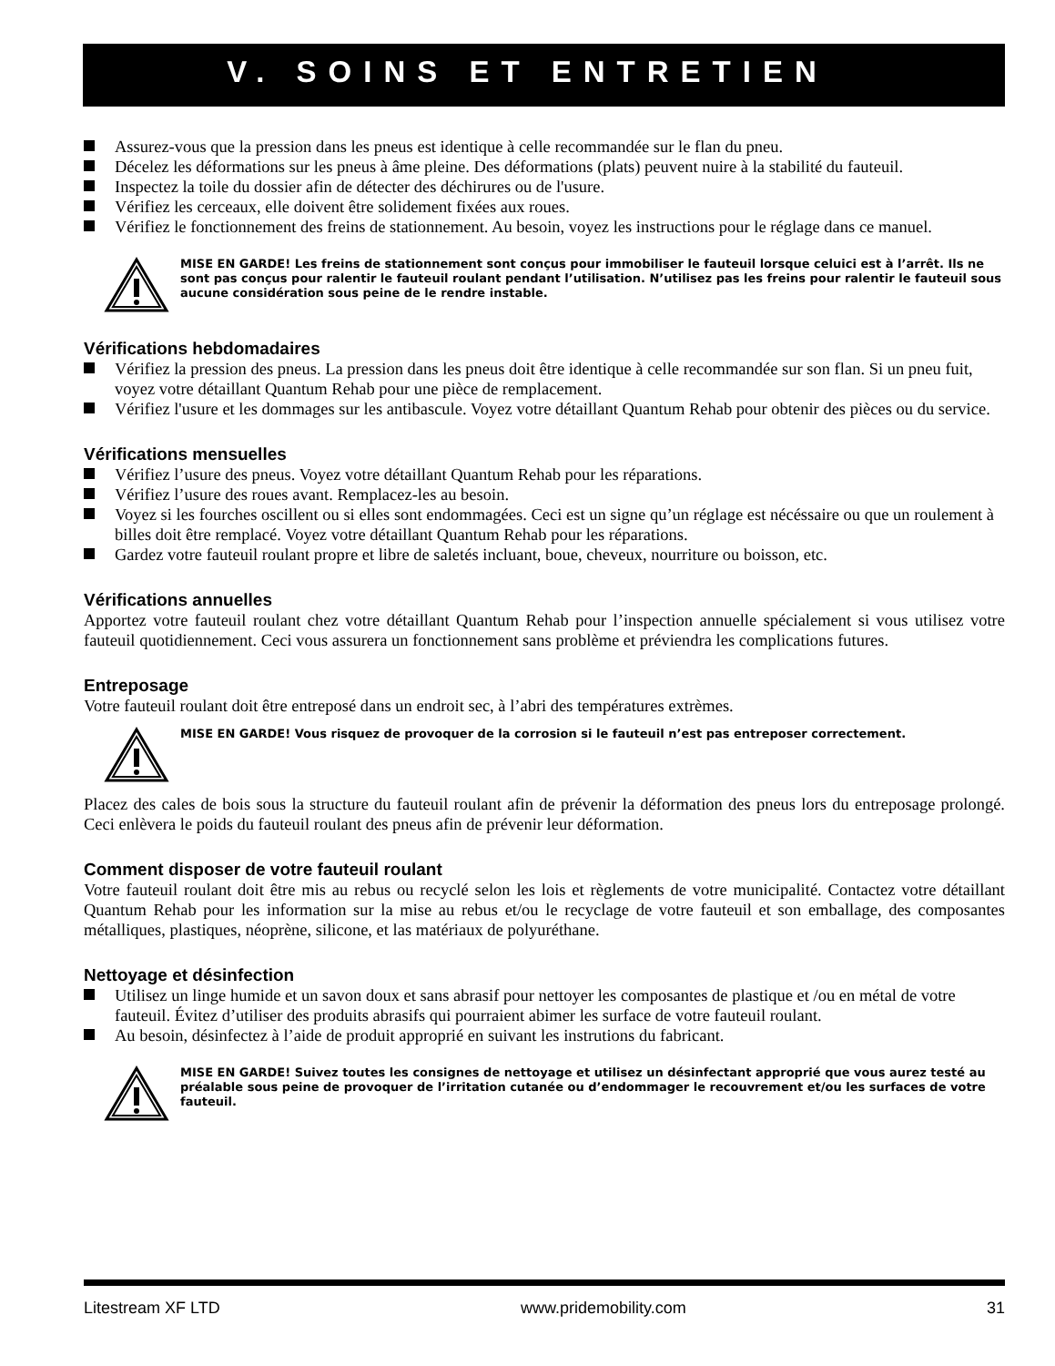V. SOINS ET ENTRETIEN
Assurez-vous que la pression dans les pneus est identique à celle recommandée sur le flan du pneu.
Décelez les déformations sur les pneus à âme pleine. Des déformations (plats) peuvent nuire à la stabilité du fauteuil.
Inspectez la toile du dossier afin de détecter des déchirures ou de l'usure.
Vérifiez les cerceaux, elle doivent être solidement fixées aux roues.
Vérifiez le fonctionnement des freins de stationnement. Au besoin, voyez les instructions pour le réglage dans ce manuel.
MISE EN GARDE! Les freins de stationnement sont conçus pour immobiliser le fauteuil lorsque celuici est à l’arrêt. Ils ne sont pas conçus pour ralentir le fauteuil roulant pendant l’utilisation. N’utilisez pas les freins pour ralentir le fauteuil sous aucune considération sous peine de le rendre instable.
Vérifications hebdomadaires
Vérifiez la pression des pneus. La pression dans les pneus doit être identique à celle recommandée sur son flan. Si un pneu fuit, voyez votre détaillant Quantum Rehab pour une pièce de remplacement.
Vérifiez l'usure et les dommages sur les antibascule. Voyez votre détaillant Quantum Rehab pour obtenir des pièces ou du service.
Vérifications mensuelles
Vérifiez l’usure des pneus. Voyez votre détaillant Quantum Rehab pour les réparations.
Vérifiez l’usure des roues avant. Remplacez-les au besoin.
Voyez si les fourches oscillent ou si elles sont endommagées. Ceci est un signe qu’un réglage est nécéssaire ou que un roulement à billes doit être remplacé. Voyez votre détaillant Quantum Rehab pour les réparations.
Gardez votre fauteuil roulant propre et libre de saletés incluant, boue, cheveux, nourriture ou boisson, etc.
Vérifications annuelles
Apportez votre fauteuil roulant chez votre détaillant Quantum Rehab pour l’inspection annuelle spécialement si vous utilisez votre fauteuil quotidiennement. Ceci vous assurera un fonctionnement sans problème et préviendra les complications futures.
Entreposage
Votre fauteuil roulant doit être entreposé dans un endroit sec, à l’abri des températures extrèmes.
MISE EN GARDE! Vous risquez de provoquer de la corrosion si le fauteuil n’est pas entreposer correctement.
Placez des cales de bois sous la structure du fauteuil roulant afin de prévenir la déformation des pneus lors du entreposage prolongé. Ceci enlèvera le poids du fauteuil roulant des pneus afin de prévenir leur déformation.
Comment disposer de votre fauteuil roulant
Votre fauteuil roulant doit être mis au rebus ou recyclé selon les lois et règlements de votre municipalité. Contactez votre détaillant Quantum Rehab pour les information sur la mise au rebus et/ou le recyclage de votre fauteuil et son emballage, des composantes métalliques, plastiques, néoprène, silicone, et las matériaux de polyuréthane.
Nettoyage et désinfection
Utilisez un linge humide et un savon doux et sans abrasif pour nettoyer les composantes de plastique et /ou en métal de votre fauteuil. Évitez d’utiliser des produits abrasifs qui pourraient abimer les surface de votre fauteuil roulant.
Au besoin, désinfectez à l’aide de produit approprié en suivant les instrutions du fabricant.
MISE EN GARDE! Suivez toutes les consignes de nettoyage et utilisez un désinfectant approprié que vous aurez testé au préalable sous peine de provoquer de l’irritation cutanée ou d’endommager le recouvrement et/ou les surfaces de votre fauteuil.
Litestream XF LTD www.pridemobility.com 31